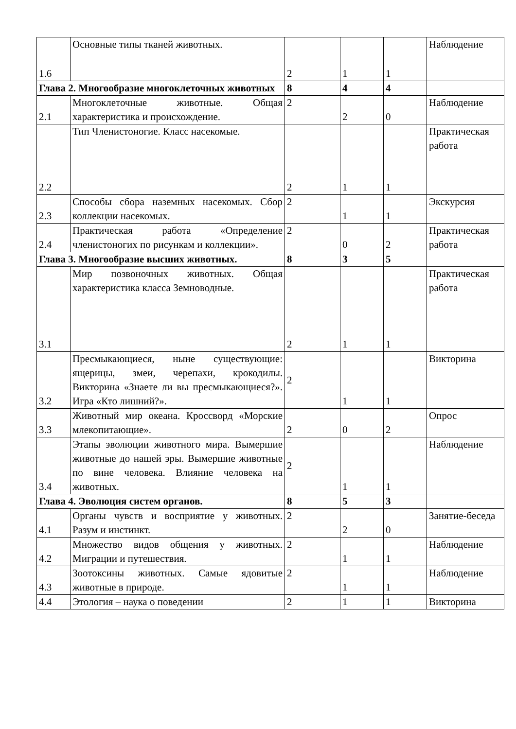| 1.6 | Основные типы тканей животных. | 2 | 1 | 1 | Наблюдение |
| Глава 2. Многообразие многоклеточных животных | | 8 | 4 | 4 | |
| 2.1 | Многоклеточные животные. Общая характеристика и происхождение. | 2 | 2 | 0 | Наблюдение |
| 2.2 | Тип Членистоногие. Класс насекомые. | 2 | 1 | 1 | Практическая работа |
| 2.3 | Способы сбора наземных насекомых. Сбор коллекции насекомых. | 2 | 1 | 1 | Экскурсия |
| 2.4 | Практическая работа «Определение членистоногих по рисункам и коллекции». | 2 | 0 | 2 | Практическая работа |
| Глава 3. Многообразие высших животных. | | 8 | 3 | 5 | |
| 3.1 | Мир позвоночных животных. Общая характеристика класса Земноводные. | 2 | 1 | 1 | Практическая работа |
| 3.2 | Пресмыкающиеся, ныне существующие: ящерицы, змеи, черепахи, крокодилы. Викторина «Знаете ли вы пресмыкающиеся?». Игра «Кто лишний?». | 2 | 1 | 1 | Викторина |
| 3.3 | Животный мир океана. Кроссворд «Морские млекопитающие». | 2 | 0 | 2 | Опрос |
| 3.4 | Этапы эволюции животного мира. Вымершие животные до нашей эры. Вымершие животные по вине человека. Влияние человека на животных. | 2 | 1 | 1 | Наблюдение |
| Глава 4. Эволюция систем органов. | | 8 | 5 | 3 | |
| 4.1 | Органы чувств и восприятие у животных. Разум и инстинкт. | 2 | 2 | 0 | Занятие-беседа |
| 4.2 | Множество видов общения у животных. Миграции и путешествия. | 2 | 1 | 1 | Наблюдение |
| 4.3 | Зоотоксины животных. Самые ядовитые животные в природе. | 2 | 1 | 1 | Наблюдение |
| 4.4 | Этология – наука о поведении | 2 | 1 | 1 | Викторина |